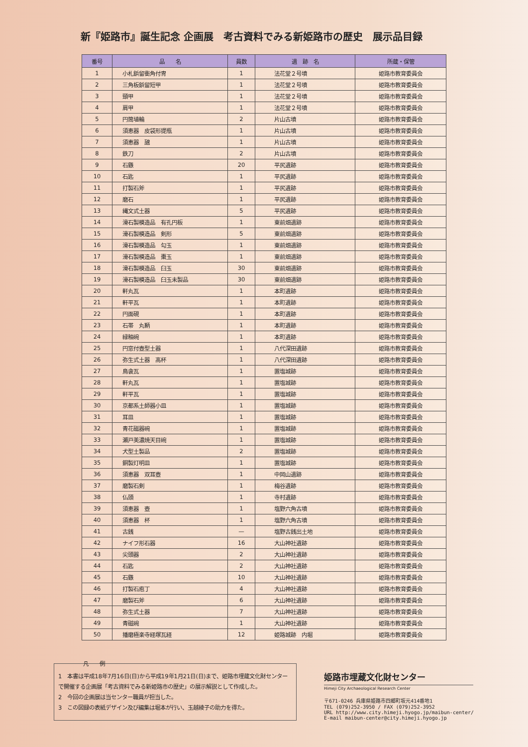新『姫路市』誕生記念 企画展　考古資料でみる新姫路市の歴史　展示品目録
| 番号 | 品 名 | 員数 | 遺 跡 名 | 所蔵・保管 |
| --- | --- | --- | --- | --- |
| 1 | 小札鋲留衝角付冑 | 1 | 法花堂２号墳 | 姫路市教育委員会 |
| 2 | 三角板鋲留短甲 | 1 | 法花堂２号墳 | 姫路市教育委員会 |
| 3 | 頸甲 | 1 | 法花堂２号墳 | 姫路市教育委員会 |
| 4 | 肩甲 | 1 | 法花堂２号墳 | 姫路市教育委員会 |
| 5 | 円筒埴輪 | 2 | 片山古墳 | 姫路市教育委員会 |
| 6 | 須恵器 皮袋形提瓶 | 1 | 片山古墳 | 姫路市教育委員会 |
| 7 | 須恵器 𤭯 | 1 | 片山古墳 | 姫路市教育委員会 |
| 8 | 鉄刀 | 2 | 片山古墳 | 姫路市教育委員会 |
| 9 | 石鏃 | 20 | 平尻遺跡 | 姫路市教育委員会 |
| 10 | 石匙 | 1 | 平尻遺跡 | 姫路市教育委員会 |
| 11 | 打製石斧 | 1 | 平尻遺跡 | 姫路市教育委員会 |
| 12 | 磨石 | 1 | 平尻遺跡 | 姫路市教育委員会 |
| 13 | 縄文式土器 | 5 | 平尻遺跡 | 姫路市教育委員会 |
| 14 | 滑石製模造品 有孔円板 | 1 | 東前畑遺跡 | 姫路市教育委員会 |
| 15 | 滑石製模造品 剣形 | 5 | 東前畑遺跡 | 姫路市教育委員会 |
| 16 | 滑石製模造品 勾玉 | 1 | 東前畑遺跡 | 姫路市教育委員会 |
| 17 | 滑石製模造品 棗玉 | 1 | 東前畑遺跡 | 姫路市教育委員会 |
| 18 | 滑石製模造品 臼玉 | 30 | 東前畑遺跡 | 姫路市教育委員会 |
| 19 | 滑石製模造品 臼玉未製品 | 30 | 東前畑遺跡 | 姫路市教育委員会 |
| 20 | 軒丸瓦 | 1 | 本町遺跡 | 姫路市教育委員会 |
| 21 | 軒平瓦 | 1 | 本町遺跡 | 姫路市教育委員会 |
| 22 | 円面硯 | 1 | 本町遺跡 | 姫路市教育委員会 |
| 23 | 石帯 丸鞆 | 1 | 本町遺跡 | 姫路市教育委員会 |
| 24 | 緑釉碗 | 1 | 本町遺跡 | 姫路市教育委員会 |
| 25 | 円窓付壺型土器 | 1 | 八代深田遺跡 | 姫路市教育委員会 |
| 26 | 弥生式土器 高杯 | 1 | 八代深田遺跡 | 姫路市教育委員会 |
| 27 | 鳥衾瓦 | 1 | 置塩城跡 | 姫路市教育委員会 |
| 28 | 軒丸瓦 | 1 | 置塩城跡 | 姫路市教育委員会 |
| 29 | 軒平瓦 | 1 | 置塩城跡 | 姫路市教育委員会 |
| 30 | 京都系土師器小皿 | 1 | 置塩城跡 | 姫路市教育委員会 |
| 31 | 耳皿 | 1 | 置塩城跡 | 姫路市教育委員会 |
| 32 | 青花磁器碗 | 1 | 置塩城跡 | 姫路市教育委員会 |
| 33 | 瀬戸美濃焼天目碗 | 1 | 置塩城跡 | 姫路市教育委員会 |
| 34 | 犬型土製品 | 2 | 置塩城跡 | 姫路市教育委員会 |
| 35 | 銅製灯明皿 | 1 | 置塩城跡 | 姫路市教育委員会 |
| 36 | 須恵器 双耳壺 | 1 | 中岡山遺跡 | 姫路市教育委員会 |
| 37 | 磨製石剣 | 1 | 梅谷遺跡 | 姫路市教育委員会 |
| 38 | 仏頭 | 1 | 寺村遺跡 | 姫路市教育委員会 |
| 39 | 須恵器 壺 | 1 | 塩野六角古墳 | 姫路市教育委員会 |
| 40 | 須恵器 杯 | 1 | 塩野六角古墳 | 姫路市教育委員会 |
| 41 | 古銭 | — | 塩野古銭出土地 | 姫路市教育委員会 |
| 42 | ナイフ形石器 | 16 | 大山神社遺跡 | 姫路市教育委員会 |
| 43 | 尖頭器 | 2 | 大山神社遺跡 | 姫路市教育委員会 |
| 44 | 石匙 | 2 | 大山神社遺跡 | 姫路市教育委員会 |
| 45 | 石鏃 | 10 | 大山神社遺跡 | 姫路市教育委員会 |
| 46 | 打製石庖丁 | 4 | 大山神社遺跡 | 姫路市教育委員会 |
| 47 | 磨製石斧 | 6 | 大山神社遺跡 | 姫路市教育委員会 |
| 48 | 弥生式土器 | 7 | 大山神社遺跡 | 姫路市教育委員会 |
| 49 | 青磁碗 | 1 | 大山神社遺跡 | 姫路市教育委員会 |
| 50 | 播磨極楽寺経塚瓦経 | 12 | 姫路城跡 内堀 | 姫路市教育委員会 |
凡　　例
1　本書は平成18年7月16日(日)から平成19年1月21日(日)まで、姫路市埋蔵文化財センターで開催する企画展「考古資料でみる新姫路市の歴史」の展示解説として作成した。
2　今回の企画展は当センター職員が担当した。
3　この図録の表紙デザイン及び編集は堀本が行い、玉越綾子の助力を得た。
姫路市埋蔵文化財センター
Himeji City Archaeological Research Center
〒671-0246 兵庫県姫路市四郷町坂元414番地1
TEL (079)252-3950 / FAX (079)252-3952
URL http://www.city.himeji.hyogo.jp/maibun-center/
E-mail maibun-center@city.himeji.hyogo.jp